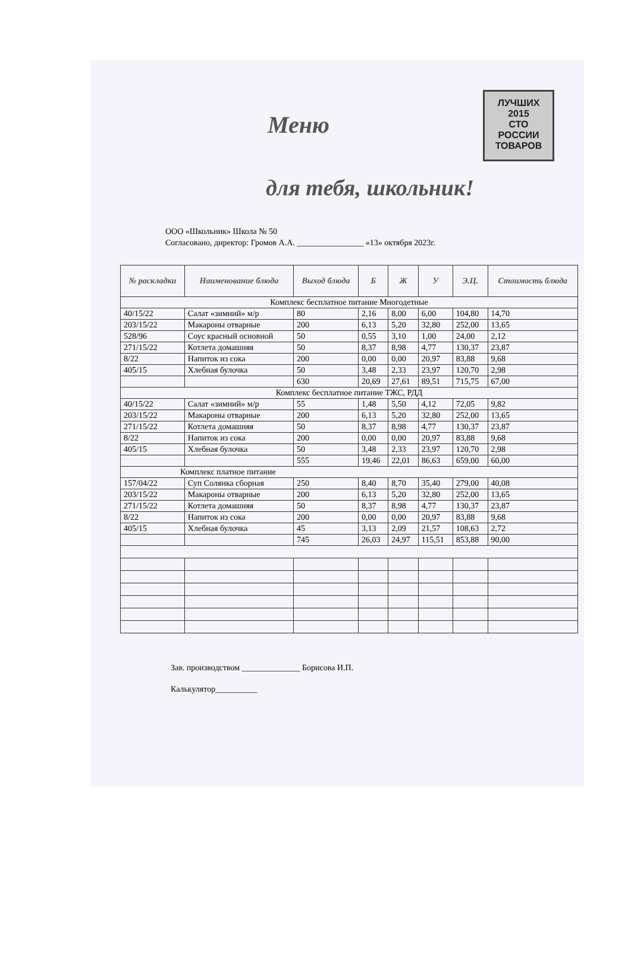ЛУЧШИХ
2015
СТО
РОССИИ
ТОВАРОВ
Меню
для тебя, школьник!
ООО «Школьник» Школа № 50
Согласовано, директор: Громов А.А. ________________ «13» октября 2023г.
| № раскладки | Наименование блюда | Выход блюда | Б | Ж | У | Э.Ц. | Стоимость блюда |
| --- | --- | --- | --- | --- | --- | --- | --- |
| Комплекс бесплатное питание Многодетные | | | | | | | |
| 40/15/22 | Салат «зимний» м/р | 80 | 2,16 | 8,00 | 6,00 | 104,80 | 14,70 |
| 203/15/22 | Макароны отварные | 200 | 6,13 | 5,20 | 32,80 | 252,00 | 13,65 |
| 528/96 | Соус красный основной | 50 | 0,55 | 3,10 | 1,00 | 24,00 | 2,12 |
| 271/15/22 | Котлета домашняя | 50 | 8,37 | 8,98 | 4,77 | 130,37 | 23,87 |
| 8/22 | Напиток из сока | 200 | 0,00 | 0,00 | 20,97 | 83,88 | 9,68 |
| 405/15 | Хлебная булочка | 50 | 3,48 | 2,33 | 23,97 | 120,70 | 2,98 |
| | | 630 | 20,69 | 27,61 | 89,51 | 715,75 | 67,00 |
| Комплекс бесплатное питание ТЖС, РДД | | | | | | | |
| 40/15/22 | Салат «зимний» м/р | 55 | 1,48 | 5,50 | 4,12 | 72,05 | 9,82 |
| 203/15/22 | Макароны отварные | 200 | 6,13 | 5,20 | 32,80 | 252,00 | 13,65 |
| 271/15/22 | Котлета домашняя | 50 | 8,37 | 8,98 | 4,77 | 130,37 | 23,87 |
| 8/22 | Напиток из сока | 200 | 0,00 | 0,00 | 20,97 | 83,88 | 9,68 |
| 405/15 | Хлебная булочка | 50 | 3,48 | 2,33 | 23,97 | 120,70 | 2,98 |
| | | 555 | 19,46 | 22,01 | 86,63 | 659,00 | 60,00 |
| Комплекс платное питание | | | | | | | |
| 157/04/22 | Суп Солянка сборная | 250 | 8,40 | 8,70 | 35,40 | 279,00 | 40,08 |
| 203/15/22 | Макароны отварные | 200 | 6,13 | 5,20 | 32,80 | 252,00 | 13,65 |
| 271/15/22 | Котлета домашняя | 50 | 8,37 | 8,98 | 4,77 | 130,37 | 23,87 |
| 8/22 | Напиток из сока | 200 | 0,00 | 0,00 | 20,97 | 83,88 | 9,68 |
| 405/15 | Хлебная булочка | 45 | 3,13 | 2,09 | 21,57 | 108,63 | 2,72 |
| | | 745 | 26,03 | 24,97 | 115,51 | 853,88 | 90,00 |
Зав. производством ______________ Борисова И.П.
Калькулятор__________